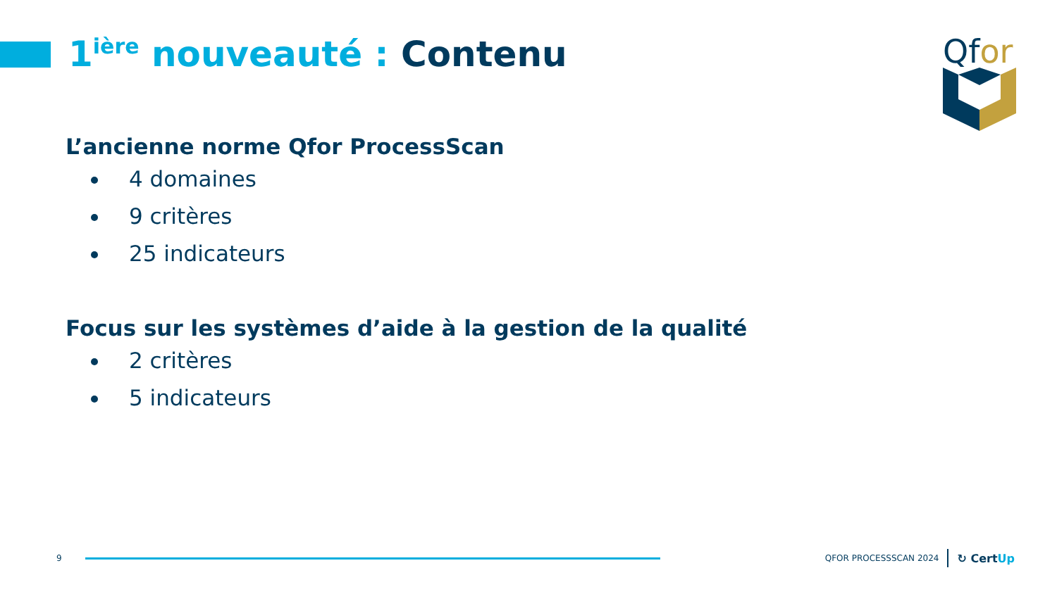1<sup>ière</sup> nouveauté : Contenu Qfor
L’ancienne norme Qfor ProcessScan
4 domaines
9 critères
25 indicateurs
Focus sur les systèmes d’aide à la gestion de la qualité
2 critères
5 indicateurs
9
QFOR PROCESSSCAN 2024
↻ CertUp